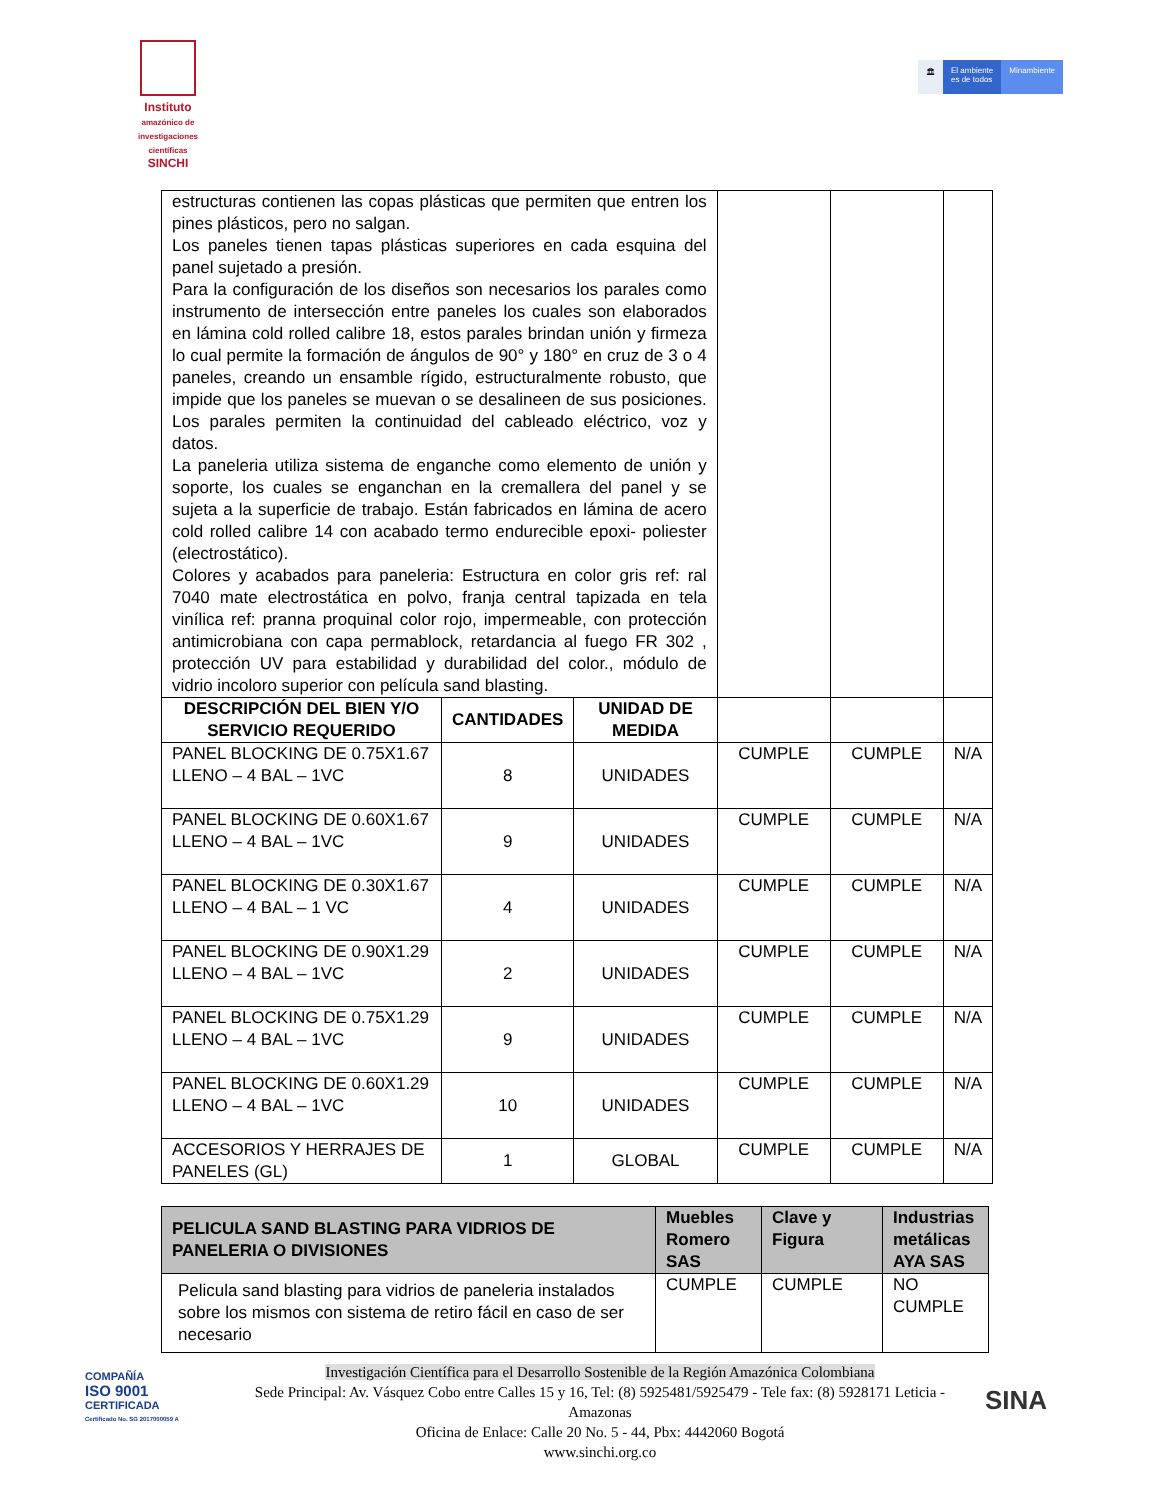Instituto
amazónico de investigaciones científicas
SINCHI
🏛 El ambiente
es de todos
Minambiente
| estructuras contienen las copas plásticas que permiten que entren los pines plásticos, pero no salgan. Los paneles tienen tapas plásticas superiores en cada esquina del panel sujetado a presión. Para la configuración de los diseños son necesarios los parales como instrumento de intersección entre paneles los cuales son elaborados en lámina cold rolled calibre 18, estos parales brindan unión y firmeza lo cual permite la formación de ángulos de 90° y 180° en cruz de 3 o 4 paneles, creando un ensamble rígido, estructuralmente robusto, que impide que los paneles se muevan o se desalineen de sus posiciones. Los parales permiten la continuidad del cableado eléctrico, voz y datos. La paneleria utiliza sistema de enganche como elemento de unión y soporte, los cuales se enganchan en la cremallera del panel y se sujeta a la superficie de trabajo. Están fabricados en lámina de acero cold rolled calibre 14 con acabado termo endurecible epoxi- poliester (electrostático). Colores y acabados para paneleria: Estructura en color gris ref: ral 7040 mate electrostática en polvo, franja central tapizada en tela vinílica ref: pranna proquinal color rojo, impermeable, con protección antimicrobiana con capa permablock, retardancia al fuego FR 302 , protección UV para estabilidad y durabilidad del color., módulo de vidrio incoloro superior con película sand blasting. | | | | | |
| DESCRIPCIÓN DEL BIEN Y/O SERVICIO REQUERIDO | CANTIDADES | UNIDAD DE MEDIDA | | | |
| PANEL BLOCKING DE 0.75X1.67 LLENO – 4 BAL – 1VC | 8 | UNIDADES | CUMPLE | CUMPLE | N/A |
| PANEL BLOCKING DE 0.60X1.67 LLENO – 4 BAL – 1VC | 9 | UNIDADES | CUMPLE | CUMPLE | N/A |
| PANEL BLOCKING DE 0.30X1.67 LLENO – 4 BAL – 1 VC | 4 | UNIDADES | CUMPLE | CUMPLE | N/A |
| PANEL BLOCKING DE 0.90X1.29 LLENO – 4 BAL – 1VC | 2 | UNIDADES | CUMPLE | CUMPLE | N/A |
| PANEL BLOCKING DE 0.75X1.29 LLENO – 4 BAL – 1VC | 9 | UNIDADES | CUMPLE | CUMPLE | N/A |
| PANEL BLOCKING DE 0.60X1.29 LLENO – 4 BAL – 1VC | 10 | UNIDADES | CUMPLE | CUMPLE | N/A |
| ACCESORIOS Y HERRAJES DE PANELES (GL) | 1 | GLOBAL | CUMPLE | CUMPLE | N/A |
| PELICULA SAND BLASTING PARA VIDRIOS DE PANELERIA O DIVISIONES | Muebles Romero SAS | Clave y Figura | Industrias metálicas AYA SAS |
| --- | --- | --- | --- |
| Pelicula sand blasting para vidrios de paneleria instalados sobre los mismos con sistema de retiro fácil en caso de ser necesario | CUMPLE | CUMPLE | NO CUMPLE |
COMPAÑÍA
ISO 9001
CERTIFICADA
Certificado No. SG 2017000059 A
Investigación Científica para el Desarrollo Sostenible de la Región Amazónica Colombiana
Sede Principal: Av. Vásquez Cobo entre Calles 15 y 16, Tel: (8) 5925481/5925479 - Tele fax: (8) 5928171 Leticia - Amazonas
Oficina de Enlace: Calle 20 No. 5 - 44, Pbx: 4442060 Bogotá
www.sinchi.org.co
SINA